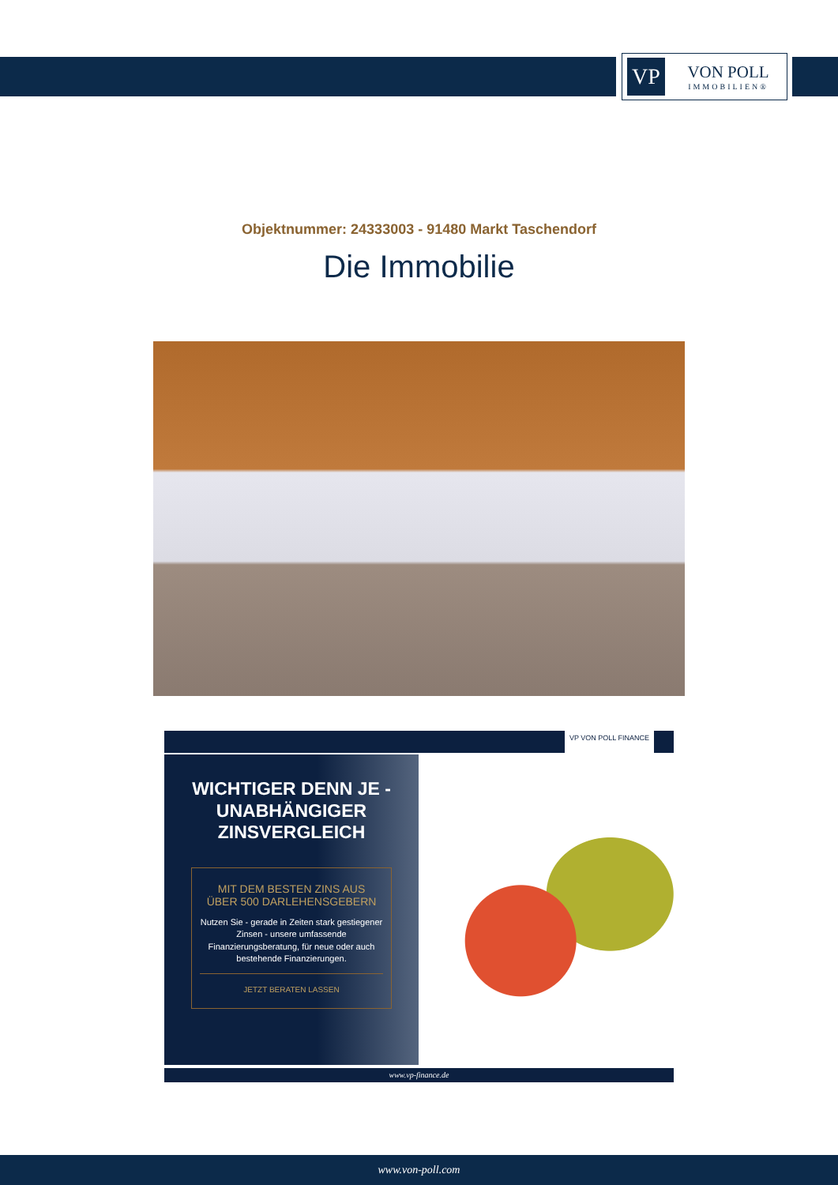VP
VON POLL
IMMOBILIEN®
Objektnummer: 24333003 - 91480 Markt Taschendorf
Die Immobilie
VP VON POLL FINANCE
WICHTIGER DENN JE -
UNABHÄNGIGER
ZINSVERGLEICH
MIT DEM BESTEN ZINS AUS
ÜBER 500 DARLEHENSGEBERN
Nutzen Sie - gerade in Zeiten stark gestiegener Zinsen - unsere umfassende Finanzierungsberatung, für neue oder auch bestehende Finanzierungen.
JETZT BERATEN LASSEN
www.vp-finance.de
www.von-poll.com